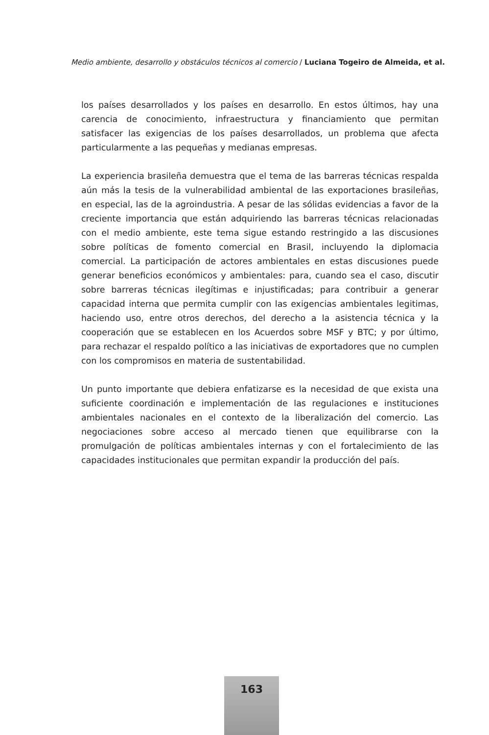Medio ambiente, desarrollo y obstáculos técnicos al comercio / Luciana Togeiro de Almeida, et al.
los países desarrollados y los países en desarrollo. En estos últimos, hay una carencia de conocimiento, infraestructura y financiamiento que permitan satisfacer las exigencias de los países desarrollados, un problema que afecta particularmente a las pequeñas y medianas empresas.
La experiencia brasileña demuestra que el tema de las barreras técnicas respalda aún más la tesis de la vulnerabilidad ambiental de las exportaciones brasileñas, en especial, las de la agroindustria. A pesar de las sólidas evidencias a favor de la creciente importancia que están adquiriendo las barreras técnicas relacionadas con el medio ambiente, este tema sigue estando restringido a las discusiones sobre políticas de fomento comercial en Brasil, incluyendo la diplomacia comercial. La participación de actores ambientales en estas discusiones puede generar beneficios económicos y ambientales: para, cuando sea el caso, discutir sobre barreras técnicas ilegítimas e injustificadas; para contribuir a generar capacidad interna que permita cumplir con las exigencias ambientales legitimas, haciendo uso, entre otros derechos, del derecho a la asistencia técnica y la cooperación que se establecen en los Acuerdos sobre MSF y BTC; y por último, para rechazar el respaldo político a las iniciativas de exportadores que no cumplen con los compromisos en materia de sustentabilidad.
Un punto importante que debiera enfatizarse es la necesidad de que exista una suficiente coordinación e implementación de las regulaciones e instituciones ambientales nacionales en el contexto de la liberalización del comercio. Las negociaciones sobre acceso al mercado tienen que equilibrarse con la promulgación de políticas ambientales internas y con el fortalecimiento de las capacidades institucionales que permitan expandir la producción del país.
163